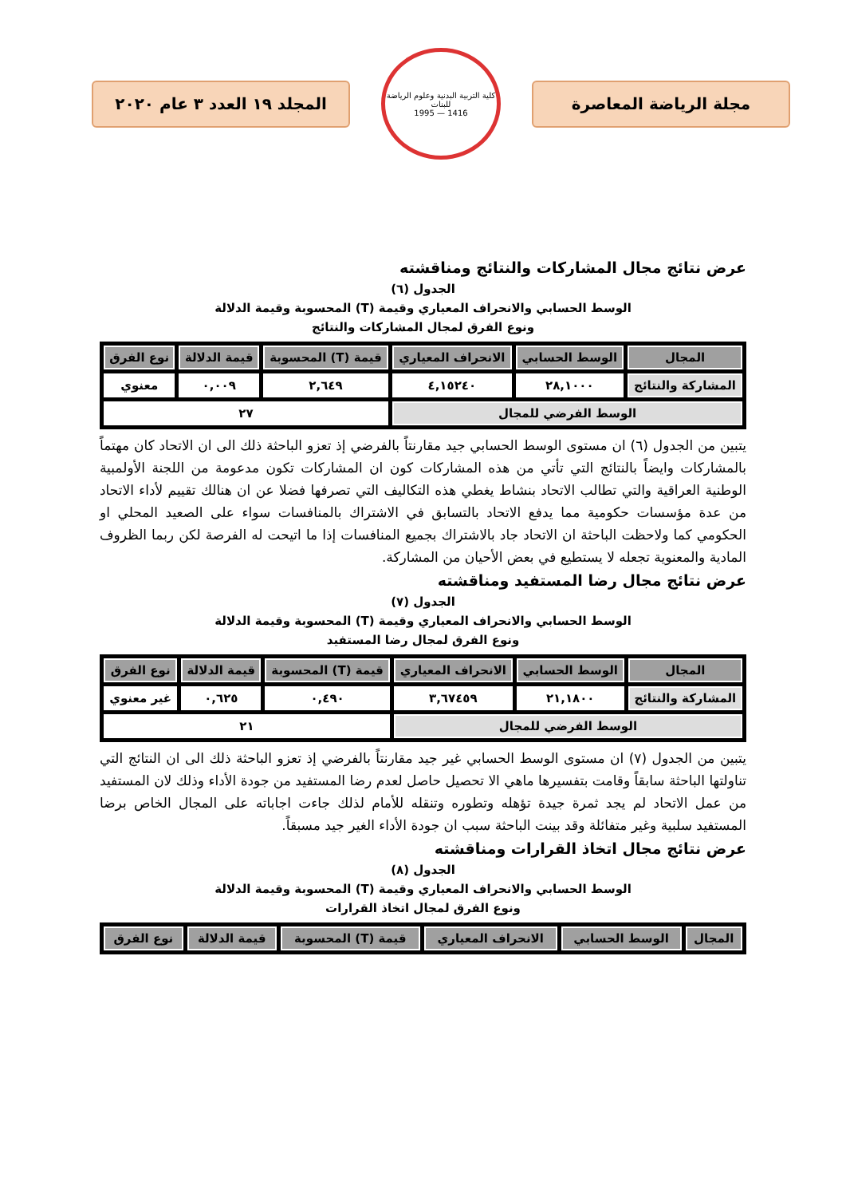مجلة الرياضة المعاصرة
كلية التربية البدنية وعلوم الرياضة للبنات
1416 — 1995
المجلد ١٩ العدد ٣ عام ٢٠٢٠
عرض نتائج مجال المشاركات والنتائج ومناقشته
الجدول (٦)
الوسط الحسابي والانحراف المعياري وقيمة (T) المحسوبة وقيمة الدلالة
ونوع الفرق لمجال المشاركات والنتائج
| المجال | الوسط الحسابي | الانحراف المعياري | قيمة (T) المحسوبة | قيمة الدلالة | نوع الفرق |
| --- | --- | --- | --- | --- | --- |
| المشاركة والنتائج | ٢٨,١٠٠٠ | ٤,١٥٢٤٠ | ٢,٦٤٩ | ٠,٠٠٩ | معنوي |
| الوسط الفرضي للمجال | | | ٢٧ | | |
يتبين من الجدول (٦) ان مستوى الوسط الحسابي جيد مقارنتاً بالفرضي إذ تعزو الباحثة ذلك الى ان الاتحاد كان مهتماً بالمشاركات وايضاً بالنتائج التي تأتي من هذه المشاركات كون ان المشاركات تكون مدعومة من اللجنة الأولمبية الوطنية العراقية والتي تطالب الاتحاد بنشاط يغطي هذه التكاليف التي تصرفها فضلا عن ان هنالك تقييم لأداء الاتحاد من عدة مؤسسات حكومية مما يدفع الاتحاد بالتسابق في الاشتراك بالمنافسات سواء على الصعيد المحلي او الحكومي كما ولاحظت الباحثة ان الاتحاد جاد بالاشتراك بجميع المنافسات إذا ما اتيحت له الفرصة لكن ربما الظروف المادية والمعنوية تجعله لا يستطيع في بعض الأحيان من المشاركة.
عرض نتائج مجال رضا المستفيد ومناقشته
الجدول (٧)
الوسط الحسابي والانحراف المعياري وقيمة (T) المحسوبة وقيمة الدلالة
ونوع الفرق لمجال رضا المستفيد
| المجال | الوسط الحسابي | الانحراف المعياري | قيمة (T) المحسوبة | قيمة الدلالة | نوع الفرق |
| --- | --- | --- | --- | --- | --- |
| المشاركة والنتائج | ٢١,١٨٠٠ | ٣,٦٧٤٥٩ | ٠,٤٩٠ | ٠,٦٢٥ | غير معنوي |
| الوسط الفرضي للمجال | | | ٢١ | | |
يتبين من الجدول (٧) ان مستوى الوسط الحسابي غير جيد مقارنتاً بالفرضي إذ تعزو الباحثة ذلك الى ان النتائج التي تناولتها الباحثة سابقاً وقامت بتفسيرها ماهي الا تحصيل حاصل لعدم رضا المستفيد من جودة الأداء وذلك لان المستفيد من عمل الاتحاد لم يجد ثمرة جيدة تؤهله وتطوره وتنقله للأمام لذلك جاءت اجاباته على المجال الخاص برضا المستفيد سلبية وغير متفائلة وقد بينت الباحثة سبب ان جودة الأداء الغير جيد مسبقاً.
عرض نتائج مجال اتخاذ القرارات ومناقشته
الجدول (٨)
الوسط الحسابي والانحراف المعياري وقيمة (T) المحسوبة وقيمة الدلالة
ونوع الفرق لمجال اتخاذ القرارات
| المجال | الوسط الحسابي | الانحراف المعياري | قيمة (T) المحسوبة | قيمة الدلالة | نوع الفرق |
| --- | --- | --- | --- | --- | --- |